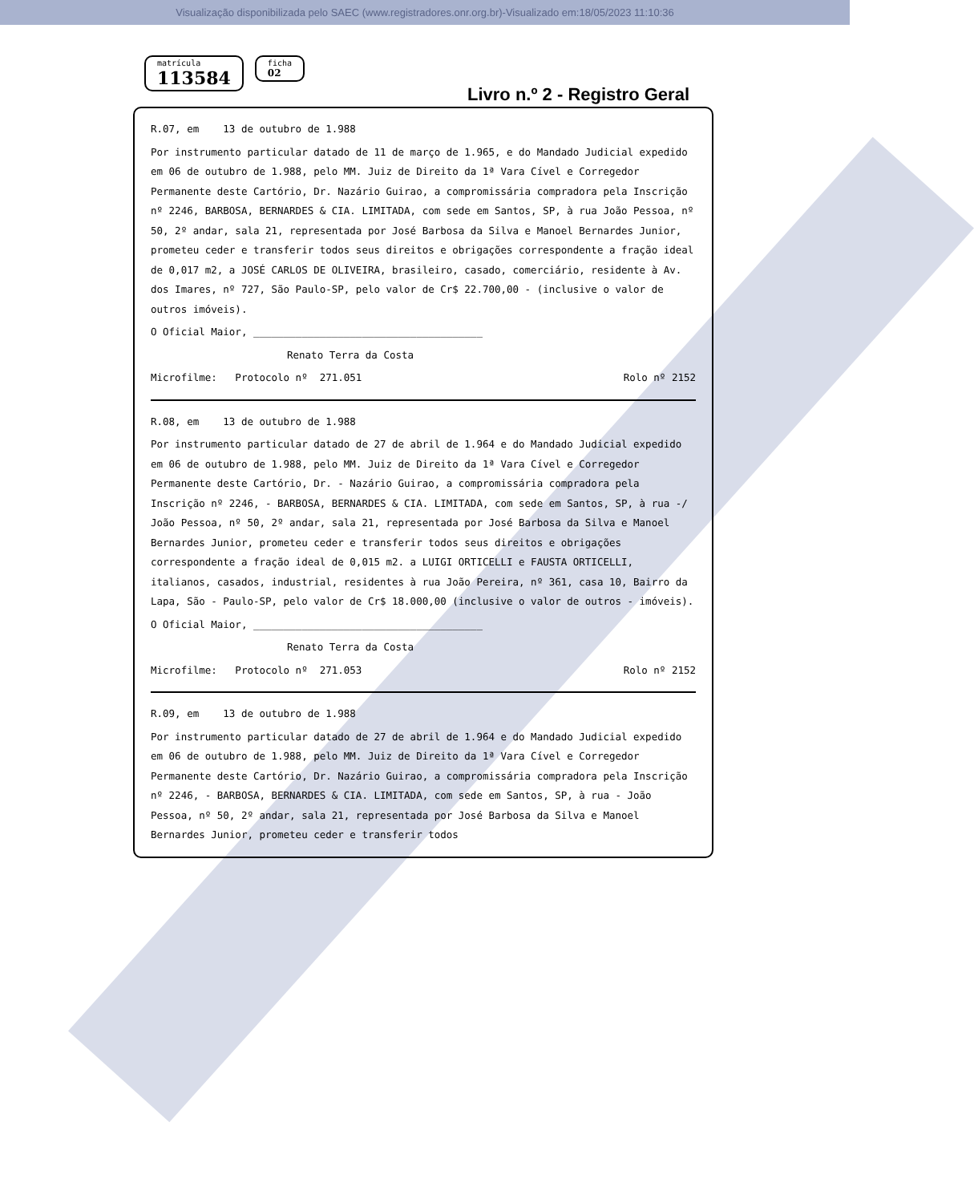Visualização disponibilizada pelo SAEC (www.registradores.onr.org.br)-Visualizado em:18/05/2023 11:10:36
matrícula 113584 ficha 02
Livro n.º 2 - Registro Geral
R.07, em 13 de outubro de 1.988
Por instrumento particular datado de 11 de março de 1.965, e do Mandado Judicial expedido em 06 de outubro de 1.988, pelo MM. Juiz de Direito da 1ª Vara Cível e Corregedor Permanente deste Cartório, Dr. Nazário Guirao, a compromissária compradora pela Inscrição nº 2246, BARBOSA, BERNARDES & CIA. LIMITADA, com sede em Santos, SP, à rua João Pessoa, nº 50, 2º andar, sala 21, representada por José Barbosa da Silva e Manoel Bernardes Junior, prometeu ceder e transferir todos seus direitos e obrigações correspondente a fração ideal de 0,017 m2, a JOSÉ CARLOS DE OLIVEIRA, brasileiro, casado, comerciário, residente à Av. dos Imares, nº 727, São Paulo-SP, pelo valor de Cr$ 22.700,00 - (inclusive o valor de outros imóveis).
O Oficial Maior, ______________________________________
Renato Terra da Costa
Microfilme: Protocolo nº 271.051 Rolo nº 2152
R.08, em 13 de outubro de 1.988
Por instrumento particular datado de 27 de abril de 1.964 e do Mandado Judicial expedido em 06 de outubro de 1.988, pelo MM. Juiz de Direito da 1ª Vara Cível e Corregedor Permanente deste Cartório, Dr. - Nazário Guirao, a compromissária compradora pela Inscrição nº 2246, - BARBOSA, BERNARDES & CIA. LIMITADA, com sede em Santos, SP, à rua -/ João Pessoa, nº 50, 2º andar, sala 21, representada por José Barbosa da Silva e Manoel Bernardes Junior, prometeu ceder e transferir todos seus direitos e obrigações correspondente a fração ideal de 0,015 m2. a LUIGI ORTICELLI e FAUSTA ORTICELLI, italianos, casados, industrial, residentes à rua João Pereira, nº 361, casa 10, Bairro da Lapa, São - Paulo-SP, pelo valor de Cr$ 18.000,00 (inclusive o valor de outros - imóveis).
O Oficial Maior, ______________________________________
Renato Terra da Costa
Microfilme: Protocolo nº 271.053 Rolo nº 2152
R.09, em 13 de outubro de 1.988
Por instrumento particular datado de 27 de abril de 1.964 e do Mandado Judicial expedido em 06 de outubro de 1.988, pelo MM. Juiz de Direito da 1ª Vara Cível e Corregedor Permanente deste Cartório, Dr. Nazário Guirao, a compromissária compradora pela Inscrição nº 2246, - BARBOSA, BERNARDES & CIA. LIMITADA, com sede em Santos, SP, à rua - João Pessoa, nº 50, 2º andar, sala 21, representada por José Barbosa da Silva e Manoel Bernardes Junior, prometeu ceder e transferir todos